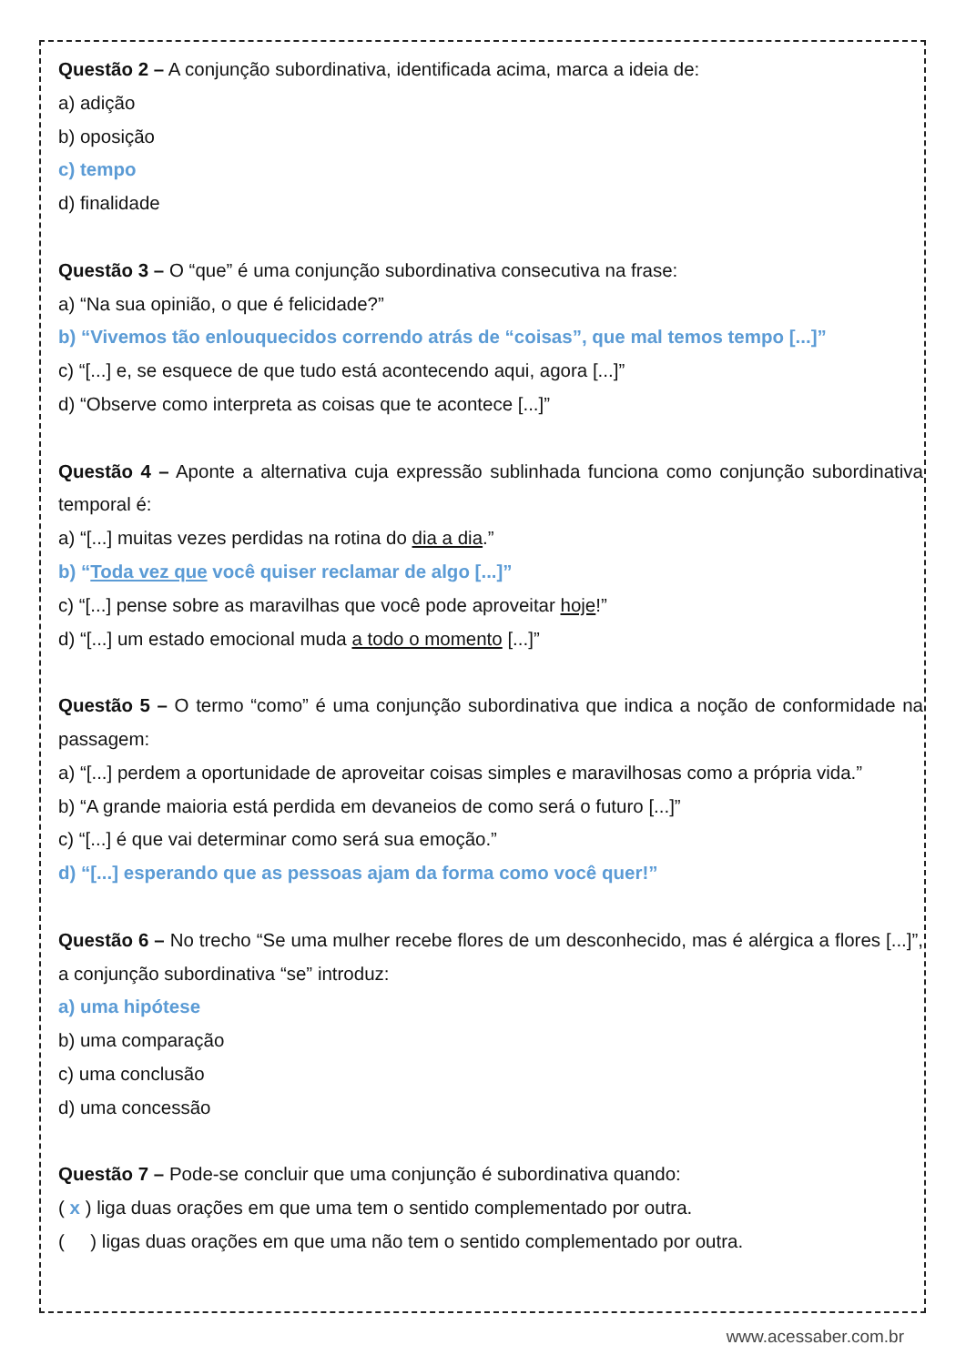Questão 2 – A conjunção subordinativa, identificada acima, marca a ideia de:
a) adição
b) oposição
c) tempo
d) finalidade
Questão 3 – O “que” é uma conjunção subordinativa consecutiva na frase:
a) “Na sua opinião, o que é felicidade?”
b) “Vivemos tão enlouquecidos correndo atrás de “coisas”, que mal temos tempo [...]”
c) “[...] e, se esquece de que tudo está acontecendo aqui, agora [...]”
d) “Observe como interpreta as coisas que te acontece [...]”
Questão 4 – Aponte a alternativa cuja expressão sublinhada funciona como conjunção subordinativa temporal é:
a) “[...] muitas vezes perdidas na rotina do dia a dia.”
b) “Toda vez que você quiser reclamar de algo [...]”
c) “[...] pense sobre as maravilhas que você pode aproveitar hoje!”
d) “[...] um estado emocional muda a todo o momento [...]”
Questão 5 – O termo “como” é uma conjunção subordinativa que indica a noção de conformidade na passagem:
a) “[...] perdem a oportunidade de aproveitar coisas simples e maravilhosas como a própria vida.”
b) “A grande maioria está perdida em devaneios de como será o futuro [...]”
c) “[...] é que vai determinar como será sua emoção.”
d) “[...] esperando que as pessoas ajam da forma como você quer!”
Questão 6 – No trecho “Se uma mulher recebe flores de um desconhecido, mas é alérgica a flores [...]”, a conjunção subordinativa “se” introduz:
a) uma hipótese
b) uma comparação
c) uma conclusão
d) uma concessão
Questão 7 – Pode-se concluir que uma conjunção é subordinativa quando:
( x ) liga duas orações em que uma tem o sentido complementado por outra.
( ) ligas duas orações em que uma não tem o sentido complementado por outra.
www.acessaber.com.br